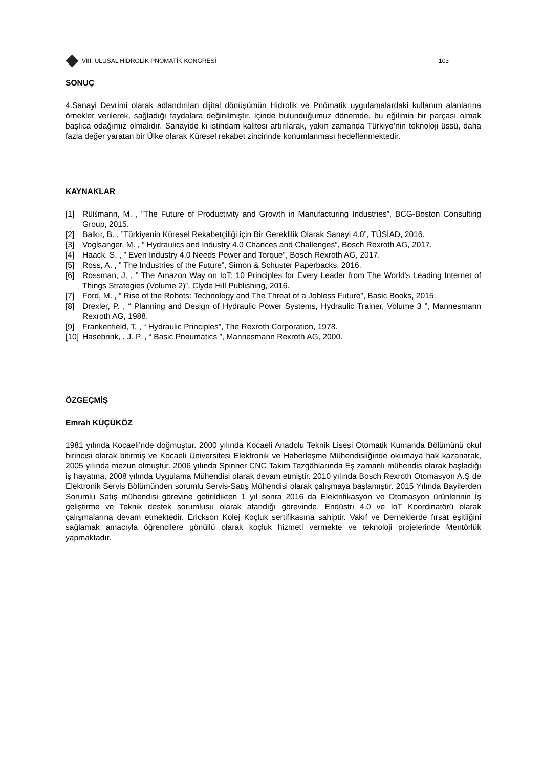VIII. ULUSAL HİDROLİK PNÖMATİK KONGRESİ
103
SONUÇ
4.Sanayi Devrimi olarak adlandırılan dijital dönüşümün Hidrolik ve Pnömatik uygulamalardaki kullanım alanlarına örnekler verilerek, sağladığı faydalara değinilmiştir. İçinde bulunduğumuz dönemde, bu eğilimin bir parçası olmak başlıca odağımız olmalıdır. Sanayide ki istihdam kalitesi artırılarak, yakın zamanda Türkiye’nin teknoloji üssü, daha fazla değer yaratan bir Ülke olarak Küresel rekabet zincirinde konumlanması hedeflenmektedir.
KAYNAKLAR
[1] Rüßmann, M. , ”The Future of Productivity and Growth in Manufacturing Industries”, BCG-Boston Consulting Group, 2015.
[2] Balkır, B. , ”Türkiyenin Küresel Rekabetçiliği için Bir Gereklilik Olarak Sanayi 4.0”, TÜSİAD, 2016.
[3] Voglsanger, M. , ” Hydraulics and Industry 4.0 Chances and Challenges”, Bosch Rexroth AG, 2017.
[4] Haack, S. , ” Even Industry 4.0 Needs Power and Torque”, Bosch Rexroth AG, 2017.
[5] Ross, A. , ” The Industries of the Future”, Simon & Schuster Paperbacks, 2016.
[6] Rossman, J. , ” The Amazon Way on IoT: 10 Principles for Every Leader from The World's Leading Internet of Things Strategies (Volume 2)”, Clyde Hill Publishing, 2016.
[7] Ford, M. , ” Rise of the Robots: Technology and The Threat of a Jobless Future”, Basic Books, 2015.
[8] Drexler, P. , “ Planning and Design of Hydraulic Power Systems, Hydraulic Trainer, Volume 3 ”, Mannesmann Rexroth AG, 1988.
[9] Frankenfield, T. , “ Hydraulic Principles”, The Rexroth Corporation, 1978.
[10] Hasebrink, , J. P. , “ Basic Pneumatics ”, Mannesmann Rexroth AG, 2000.
ÖZGEÇMİŞ
Emrah KÜÇÜKÖZ
1981 yılında Kocaeli’nde doğmuştur. 2000 yılında Kocaeli Anadolu Teknik Lisesi Otomatik Kumanda Bölümünü okul birincisi olarak bitirmiş ve Kocaeli Üniversitesi Elektronik ve Haberleşme Mühendisliğinde okumaya hak kazanarak, 2005 yılında mezun olmuştur. 2006 yılında Spinner CNC Takım Tezgâhlarında Eş zamanlı mühendis olarak başladığı iş hayatına, 2008 yılında Uygulama Mühendisi olarak devam etmiştir. 2010 yılında Bosch Rexroth Otomasyon A.Ş de Elektronik Servis Bölümünden sorumlu Servis-Satış Mühendisi olarak çalışmaya başlamıştır. 2015 Yılında Bayilerden Sorumlu Satış mühendisi görevine getirildikten 1 yıl sonra 2016 da Elektrifikasyon ve Otomasyon ürünlerinin İş geliştirme ve Teknik destek sorumlusu olarak atandığı görevinde, Endüstri 4.0 ve IoT Koordinatörü olarak çalışmalarına devam etmektedir. Erickson Kolej Koçluk sertifikasına sahiptir. Vakıf ve Derneklerde fırsat eşitliğini sağlamak amacıyla öğrencilere gönüllü olarak koçluk hizmeti vermekte ve teknoloji projelerinde Mentörlük yapmaktadır.